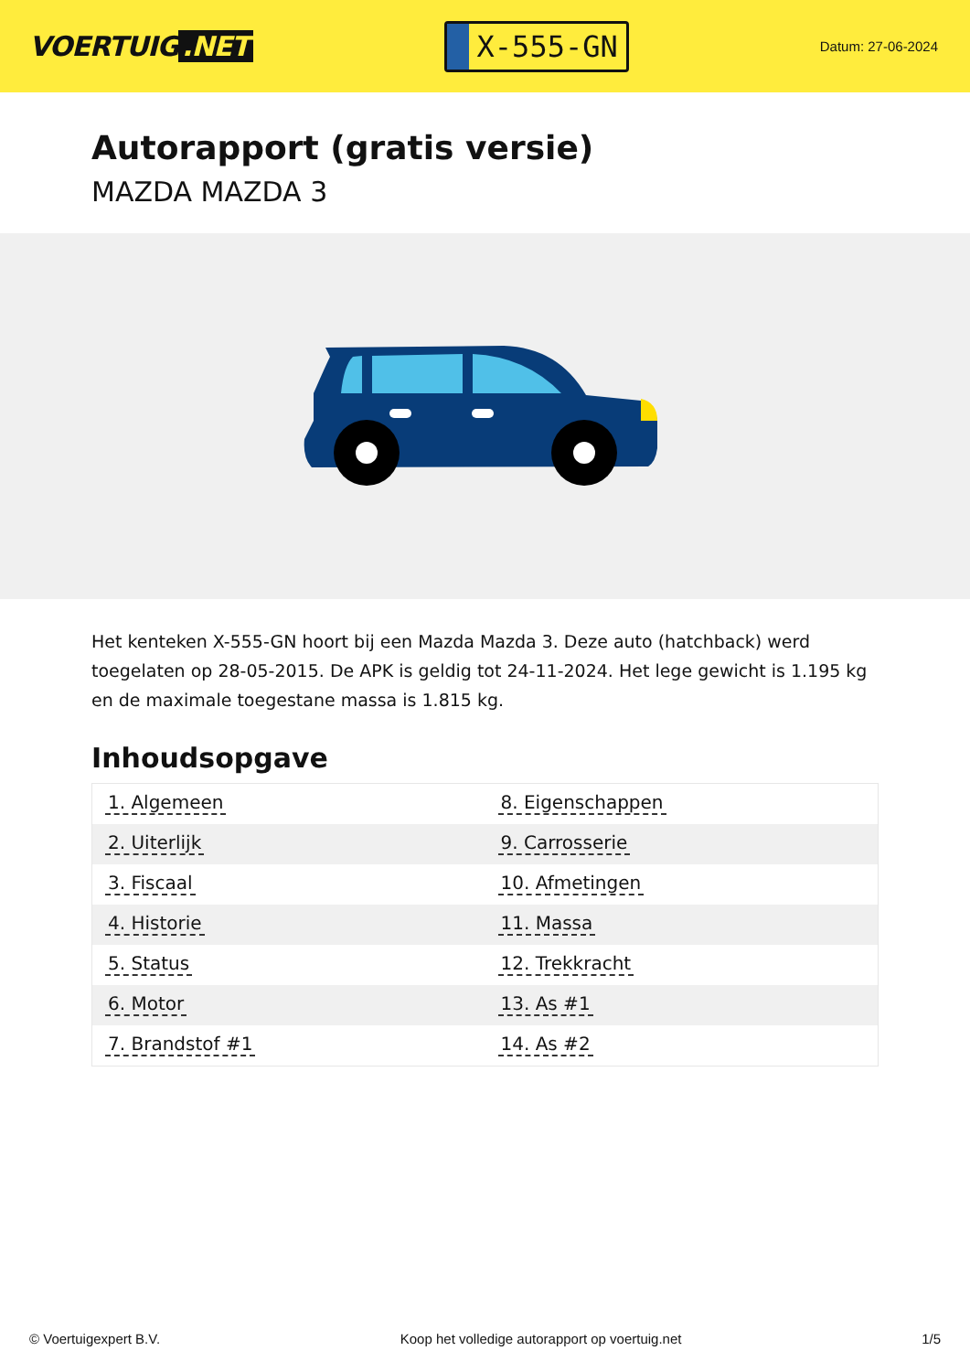VOERTUIG.NET
X-555-GN
Datum: 27-06-2024
Autorapport (gratis versie)
MAZDA MAZDA 3
Het kenteken X-555-GN hoort bij een Mazda Mazda 3. Deze auto (hatchback) werd toegelaten op 28-05-2015. De APK is geldig tot 24-11-2024. Het lege gewicht is 1.195 kg en de maximale toegestane massa is 1.815 kg.
Inhoudsopgave
| 1. Algemeen | 8. Eigenschappen |
| 2. Uiterlijk | 9. Carrosserie |
| 3. Fiscaal | 10. Afmetingen |
| 4. Historie | 11. Massa |
| 5. Status | 12. Trekkracht |
| 6. Motor | 13. As #1 |
| 7. Brandstof #1 | 14. As #2 |
© Voertuigexpert B.V. Koop het volledige autorapport op voertuig.net
1/5